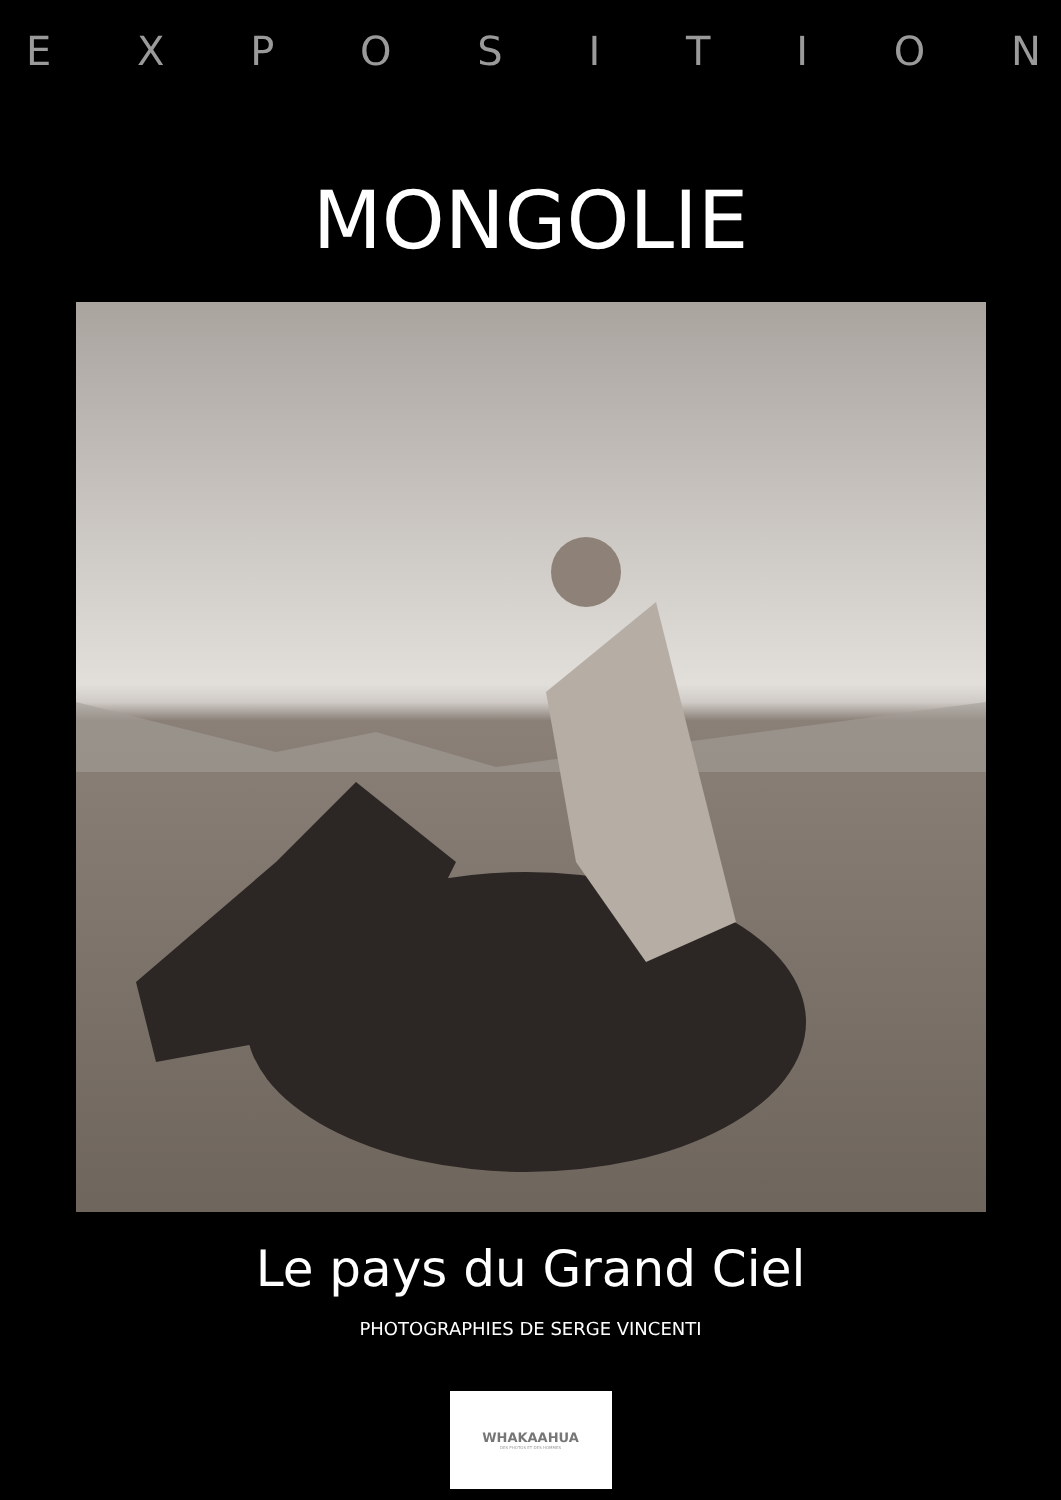EXPOSITION
MONGOLIE
Le pays du Grand Ciel
PHOTOGRAPHIES DE SERGE VINCENTI
WHAKAAHUA
DES PHOTOS ET DES HOMMES